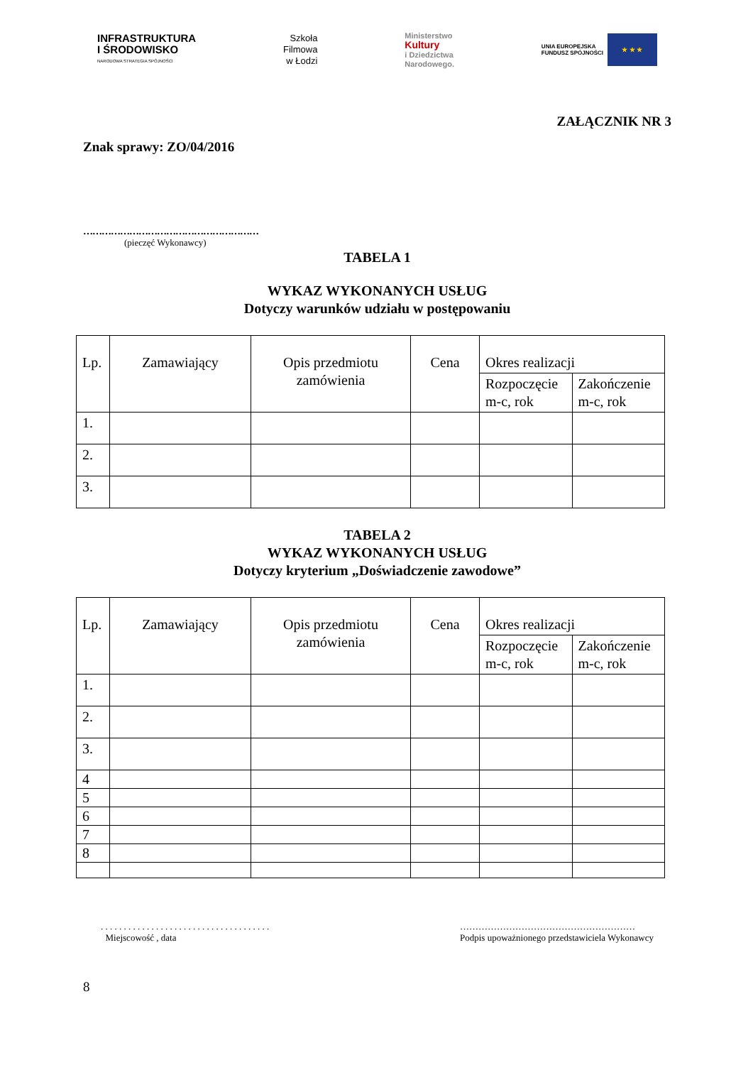INFRASTRUKTURA
I ŚRODOWISKO
NARODOWA STRATEGIA SPÓJNOŚCI
Szkoła
Filmowa
w Łodzi
Ministerstwo
Kultury
i Dziedzictwa
Narodowego.
UNIA EUROPEJSKA
FUNDUSZ SPÓJNOŚCI
★ ★ ★
ZAŁĄCZNIK NR 3
Znak sprawy: ZO/04/2016
…………………………………………………
(pieczęć Wykonawcy)
TABELA 1
WYKAZ WYKONANYCH USŁUG
Dotyczy warunków udziału w postępowaniu
| Lp. | Zamawiający | Opis przedmiotu zamówienia | Cena | Okres realizacji | |
| | | | | Rozpoczęcie m-c, rok | Zakończenie m-c, rok |
| 1. | | | | | |
| 2. | | | | | |
| 3. | | | | | |
TABELA 2
WYKAZ WYKONANYCH USŁUG
Dotyczy kryterium „Doświadczenie zawodowe”
| Lp. | Zamawiający | Opis przedmiotu zamówienia | Cena | Okres realizacji | |
| | | | | Rozpoczęcie m-c, rok | Zakończenie m-c, rok |
| 1. | | | | | |
| 2. | | | | | |
| 3. | | | | | |
| 4 | | | | | |
| 5 | | | | | |
| 6 | | | | | |
| 7 | | | | | |
| 8 | | | | | |
. . . . . . . . . . . . . . . . . . . . . . . . . . . . . . . . . . . . .
Miejscowość , data
…………………………………………………
Podpis upoważnionego przedstawiciela Wykonawcy
8